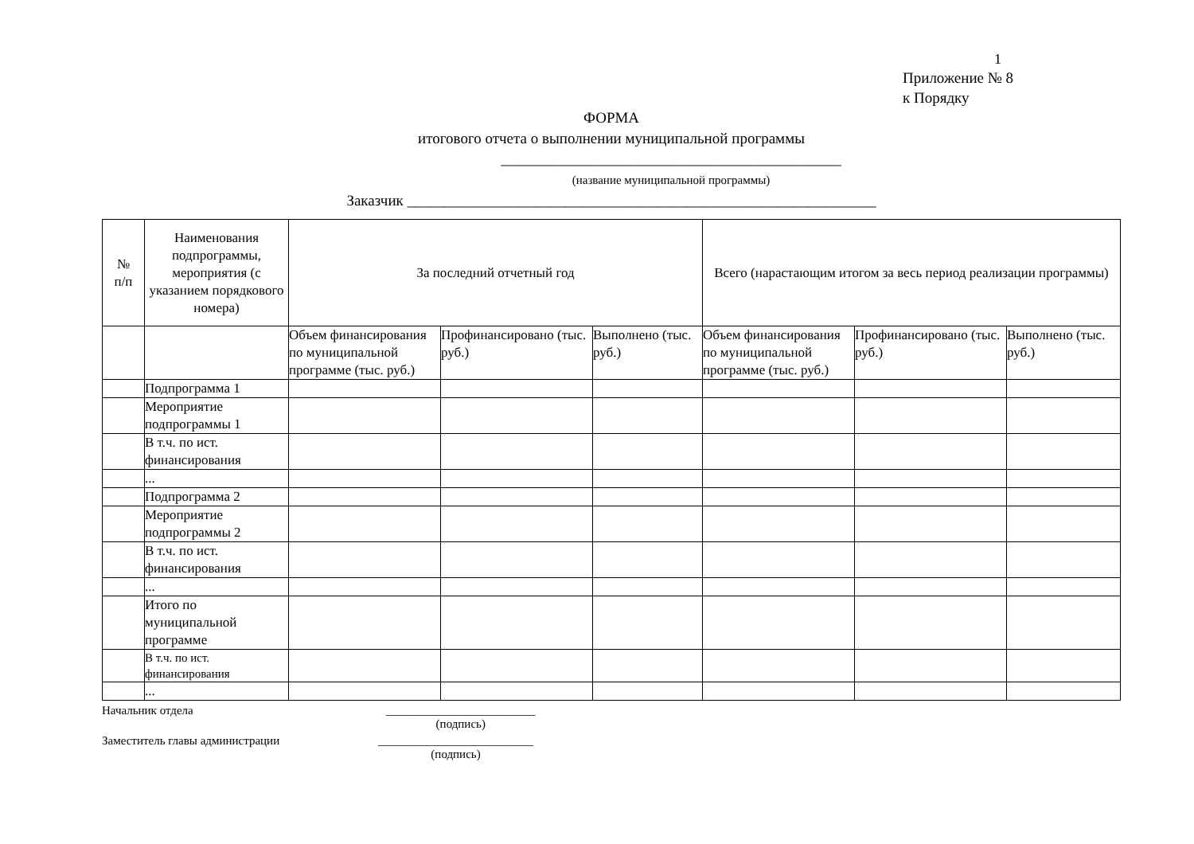1
Приложение № 8
к Порядку
ФОРМА
итогового отчета о выполнении муниципальной программы
_____________________________________________
(название муниципальной программы)
Заказчик ______________________________________________________________
| № п/п | Наименования подпрограммы, мероприятия (с указанием порядкового номера) | За последний отчетный год | | | Всего (нарастающим итогом за весь период реализации программы) | | |
| --- | --- | --- | --- | --- | --- | --- | --- |
| | | Объем финансирования по муниципальной программе (тыс. руб.) | Профинансировано (тыс. руб.) | Выполнено (тыс. руб.) | Объем финансирования по муниципальной программе (тыс. руб.) | Профинансировано (тыс. руб.) | Выполнено (тыс. руб.) |
| | Подпрограмма 1 | | | | | | |
| | Мероприятие подпрограммы 1 | | | | | | |
| | В т.ч. по ист. финансирования | | | | | | |
| | ... | | | | | | |
| | Подпрограмма 2 | | | | | | |
| | Мероприятие подпрограммы 2 | | | | | | |
| | В т.ч. по ист. финансирования | | | | | | |
| | ... | | | | | | |
| | Итого по муниципальной программе | | | | | | |
| | В т.ч. по ист. финансирования | | | | | | |
| | ... | | | | | | |
Начальник отдела _________________________
(подпись)
Заместитель главы администрации __________________________
(подпись)